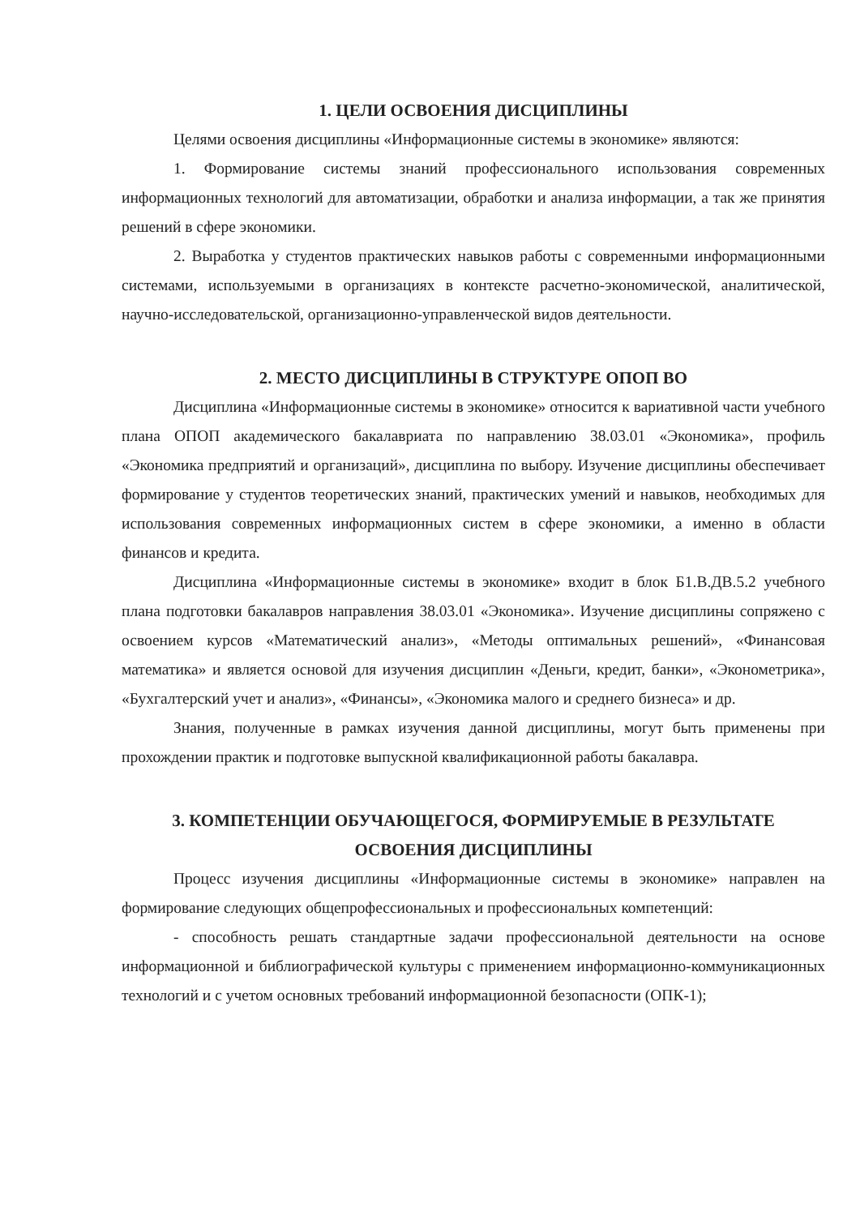1. ЦЕЛИ ОСВОЕНИЯ ДИСЦИПЛИНЫ
Целями освоения дисциплины «Информационные системы в экономике» являются:
1. Формирование системы знаний профессионального использования современных информационных технологий для автоматизации, обработки и анализа информации, а так же принятия решений в сфере экономики.
2. Выработка у студентов практических навыков работы с современными информационными системами, используемыми в организациях в контексте расчетно-экономической, аналитической, научно-исследовательской, организационно-управленческой видов деятельности.
2. МЕСТО ДИСЦИПЛИНЫ В СТРУКТУРЕ ОПОП ВО
Дисциплина «Информационные системы в экономике» относится к вариативной части учебного плана ОПОП академического бакалавриата по направлению 38.03.01 «Экономика», профиль «Экономика предприятий и организаций», дисциплина по выбору. Изучение дисциплины обеспечивает формирование у студентов теоретических знаний, практических умений и навыков, необходимых для использования современных информационных систем в сфере экономики, а именно в области финансов и кредита.
Дисциплина «Информационные системы в экономике» входит в блок Б1.В.ДВ.5.2 учебного плана подготовки бакалавров направления 38.03.01 «Экономика». Изучение дисциплины сопряжено с освоением курсов «Математический анализ», «Методы оптимальных решений», «Финансовая математика» и является основой для изучения дисциплин «Деньги, кредит, банки», «Эконометрика», «Бухгалтерский учет и анализ», «Финансы», «Экономика малого и среднего бизнеса» и др.
Знания, полученные в рамках изучения данной дисциплины, могут быть применены при прохождении практик и подготовке выпускной квалификационной работы бакалавра.
3. КОМПЕТЕНЦИИ ОБУЧАЮЩЕГОСЯ, ФОРМИРУЕМЫЕ В РЕЗУЛЬТАТЕ
ОСВОЕНИЯ ДИСЦИПЛИНЫ
Процесс изучения дисциплины «Информационные системы в экономике» направлен на формирование следующих общепрофессиональных и профессиональных компетенций:
- способность решать стандартные задачи профессиональной деятельности на основе информационной и библиографической культуры с применением информационно-коммуникационных технологий и с учетом основных требований информационной безопасности (ОПК-1);